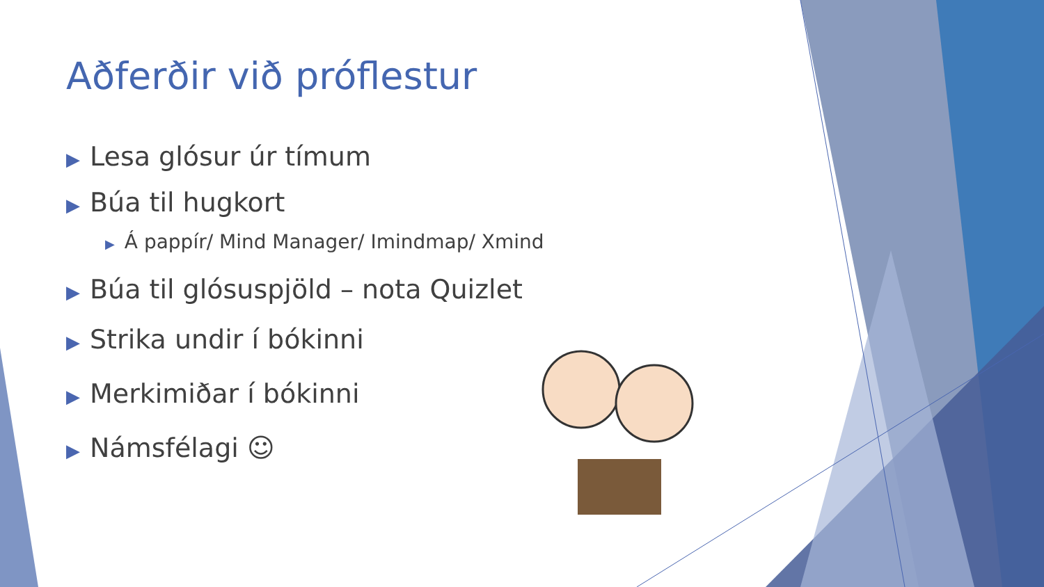Aðferðir við próflestur
▶ Lesa glósur úr tímum
▶ Búa til hugkort
▶ Á pappír/ Mind Manager/ Imindmap/ Xmind
▶ Búa til glósuspjöld – nota Quizlet
▶ Strika undir í bókinni
▶ Merkimiðar í bókinni
▶ Námsfélagi ☺